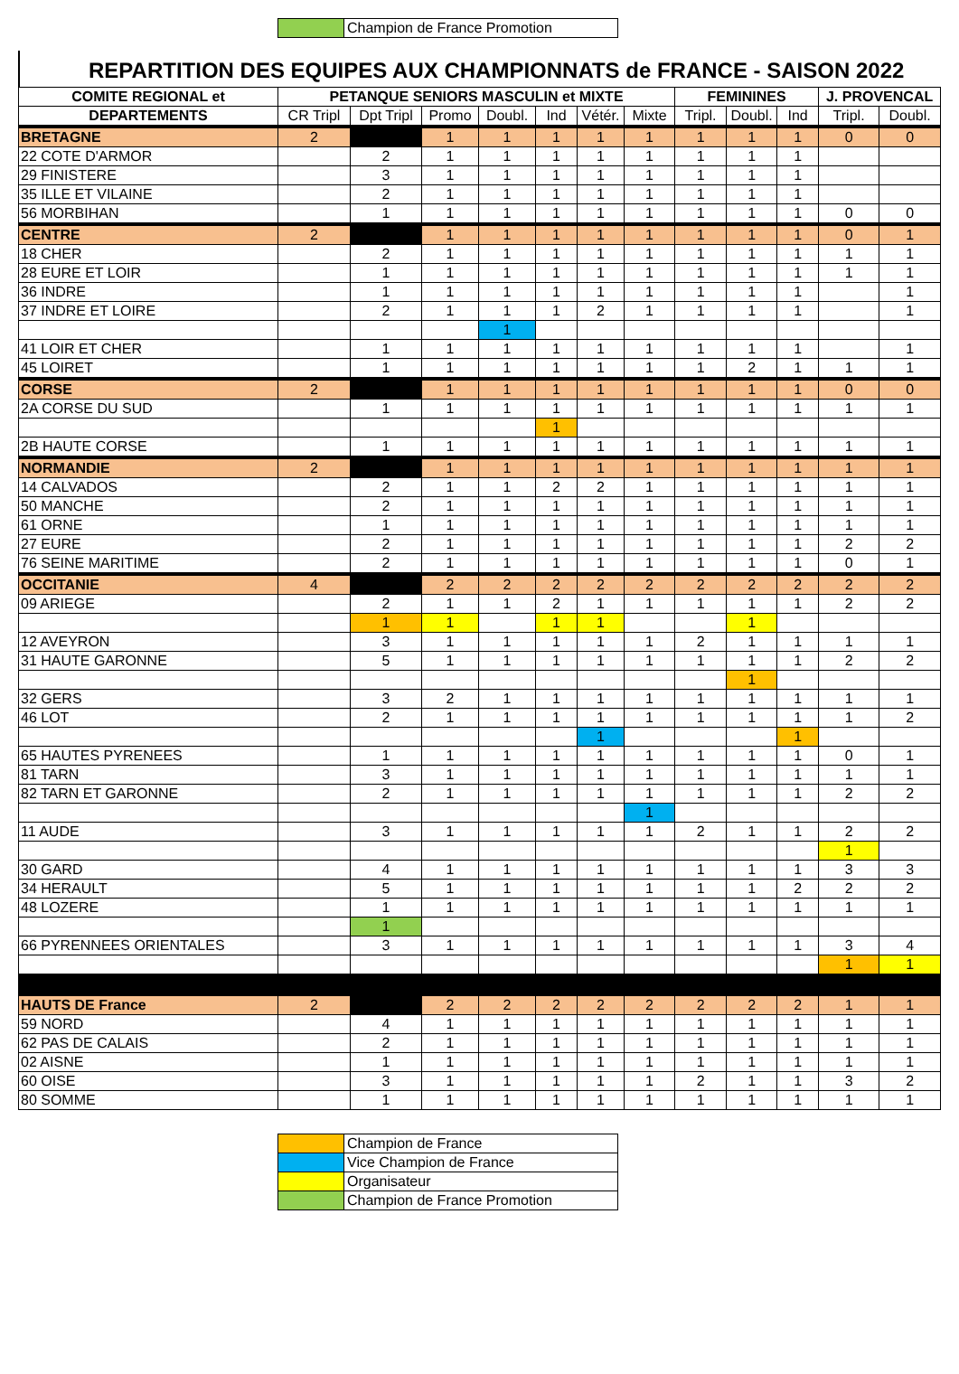| | Champion de France Promotion |
REPARTITION DES EQUIPES AUX CHAMPIONNATS de FRANCE - SAISON 2022
| COMITE REGIONAL et | PETANQUE SENIORS MASCULIN et MIXTE | | | | | | | FEMININES | | | J. PROVENCAL | |
| --- | --- | --- | --- | --- | --- | --- | --- | --- | --- | --- | --- | --- |
| DEPARTEMENTS | CR Tripl | Dpt Tripl | Promo | Doubl. | Ind | Vétér. | Mixte | Tripl. | Doubl. | Ind | Tripl. | Doubl. |
| BRETAGNE | 2 | | 1 | 1 | 1 | 1 | 1 | 1 | 1 | 1 | 0 | 0 |
| 22 COTE D'ARMOR | | 2 | 1 | 1 | 1 | 1 | 1 | 1 | 1 | 1 | | |
| 29 FINISTERE | | 3 | 1 | 1 | 1 | 1 | 1 | 1 | 1 | 1 | | |
| 35 ILLE ET VILAINE | | 2 | 1 | 1 | 1 | 1 | 1 | 1 | 1 | 1 | | |
| 56 MORBIHAN | | 1 | 1 | 1 | 1 | 1 | 1 | 1 | 1 | 1 | 0 | 0 |
| CENTRE | 2 | | 1 | 1 | 1 | 1 | 1 | 1 | 1 | 1 | 0 | 1 |
| 18 CHER | | 2 | 1 | 1 | 1 | 1 | 1 | 1 | 1 | 1 | 1 | 1 |
| 28 EURE ET LOIR | | 1 | 1 | 1 | 1 | 1 | 1 | 1 | 1 | 1 | 1 | 1 |
| 36 INDRE | | 1 | 1 | 1 | 1 | 1 | 1 | 1 | 1 | 1 | | 1 |
| 37 INDRE ET LOIRE | | 2 | 1 | 1 | 1 | 2 | 1 | 1 | 1 | 1 | | 1 |
| | | | | 1 | | | | | | | | |
| 41 LOIR ET CHER | | 1 | 1 | 1 | 1 | 1 | 1 | 1 | 1 | 1 | | 1 |
| 45 LOIRET | | 1 | 1 | 1 | 1 | 1 | 1 | 1 | 2 | 1 | 1 | 1 |
| CORSE | 2 | | 1 | 1 | 1 | 1 | 1 | 1 | 1 | 1 | 0 | 0 |
| 2A CORSE DU SUD | | 1 | 1 | 1 | 1 | 1 | 1 | 1 | 1 | 1 | 1 | 1 |
| | | | | | 1 | | | | | | | |
| 2B HAUTE CORSE | | 1 | 1 | 1 | 1 | 1 | 1 | 1 | 1 | 1 | 1 | 1 |
| NORMANDIE | 2 | | 1 | 1 | 1 | 1 | 1 | 1 | 1 | 1 | 1 | 1 |
| 14 CALVADOS | | 2 | 1 | 1 | 2 | 2 | 1 | 1 | 1 | 1 | 1 | 1 |
| 50 MANCHE | | 2 | 1 | 1 | 1 | 1 | 1 | 1 | 1 | 1 | 1 | 1 |
| 61 ORNE | | 1 | 1 | 1 | 1 | 1 | 1 | 1 | 1 | 1 | 1 | 1 |
| 27 EURE | | 2 | 1 | 1 | 1 | 1 | 1 | 1 | 1 | 1 | 2 | 2 |
| 76 SEINE MARITIME | | 2 | 1 | 1 | 1 | 1 | 1 | 1 | 1 | 1 | 0 | 1 |
| OCCITANIE | 4 | | 2 | 2 | 2 | 2 | 2 | 2 | 2 | 2 | 2 | 2 |
| 09 ARIEGE | | 2 | 1 | 1 | 2 | 1 | 1 | 1 | 1 | 1 | 2 | 2 |
| | | 1 | 1 | | 1 | 1 | | | 1 | | | |
| 12 AVEYRON | | 3 | 1 | 1 | 1 | 1 | 1 | 2 | 1 | 1 | 1 | 1 |
| 31 HAUTE GARONNE | | 5 | 1 | 1 | 1 | 1 | 1 | 1 | 1 | 1 | 2 | 2 |
| | | | | | | | | | 1 | | | |
| 32 GERS | | 3 | 2 | 1 | 1 | 1 | 1 | 1 | 1 | 1 | 1 | 1 |
| 46 LOT | | 2 | 1 | 1 | 1 | 1 | 1 | 1 | 1 | 1 | 1 | 2 |
| | | | | | | 1 | | | | 1 | | |
| 65 HAUTES PYRENEES | | 1 | 1 | 1 | 1 | 1 | 1 | 1 | 1 | 1 | 0 | 1 |
| 81 TARN | | 3 | 1 | 1 | 1 | 1 | 1 | 1 | 1 | 1 | 1 | 1 |
| 82 TARN ET GARONNE | | 2 | 1 | 1 | 1 | 1 | 1 | 1 | 1 | 1 | 2 | 2 |
| | | | | | | | 1 | | | | | |
| 11 AUDE | | 3 | 1 | 1 | 1 | 1 | 1 | 2 | 1 | 1 | 2 | 2 |
| | | | | | | | | | | | 1 | |
| 30 GARD | | 4 | 1 | 1 | 1 | 1 | 1 | 1 | 1 | 1 | 3 | 3 |
| 34 HERAULT | | 5 | 1 | 1 | 1 | 1 | 1 | 1 | 1 | 2 | 2 | 2 |
| 48 LOZERE | | 1 | 1 | 1 | 1 | 1 | 1 | 1 | 1 | 1 | 1 | 1 |
| | | 1 | | | | | | | | | | |
| 66 PYRENNEES ORIENTALES | | 3 | 1 | 1 | 1 | 1 | 1 | 1 | 1 | 1 | 3 | 4 |
| | | | | | | | | | | | 1 | 1 |
| HAUTS DE France | 2 | | 2 | 2 | 2 | 2 | 2 | 2 | 2 | 2 | 1 | 1 |
| 59 NORD | | 4 | 1 | 1 | 1 | 1 | 1 | 1 | 1 | 1 | 1 | 1 |
| 62 PAS DE CALAIS | | 2 | 1 | 1 | 1 | 1 | 1 | 1 | 1 | 1 | 1 | 1 |
| 02 AISNE | | 1 | 1 | 1 | 1 | 1 | 1 | 1 | 1 | 1 | 1 | 1 |
| 60 OISE | | 3 | 1 | 1 | 1 | 1 | 1 | 2 | 1 | 1 | 3 | 2 |
| 80 SOMME | | 1 | 1 | 1 | 1 | 1 | 1 | 1 | 1 | 1 | 1 | 1 |
| | Champion de France |
| | Vice Champion de France |
| | Organisateur |
| | Champion de France Promotion |